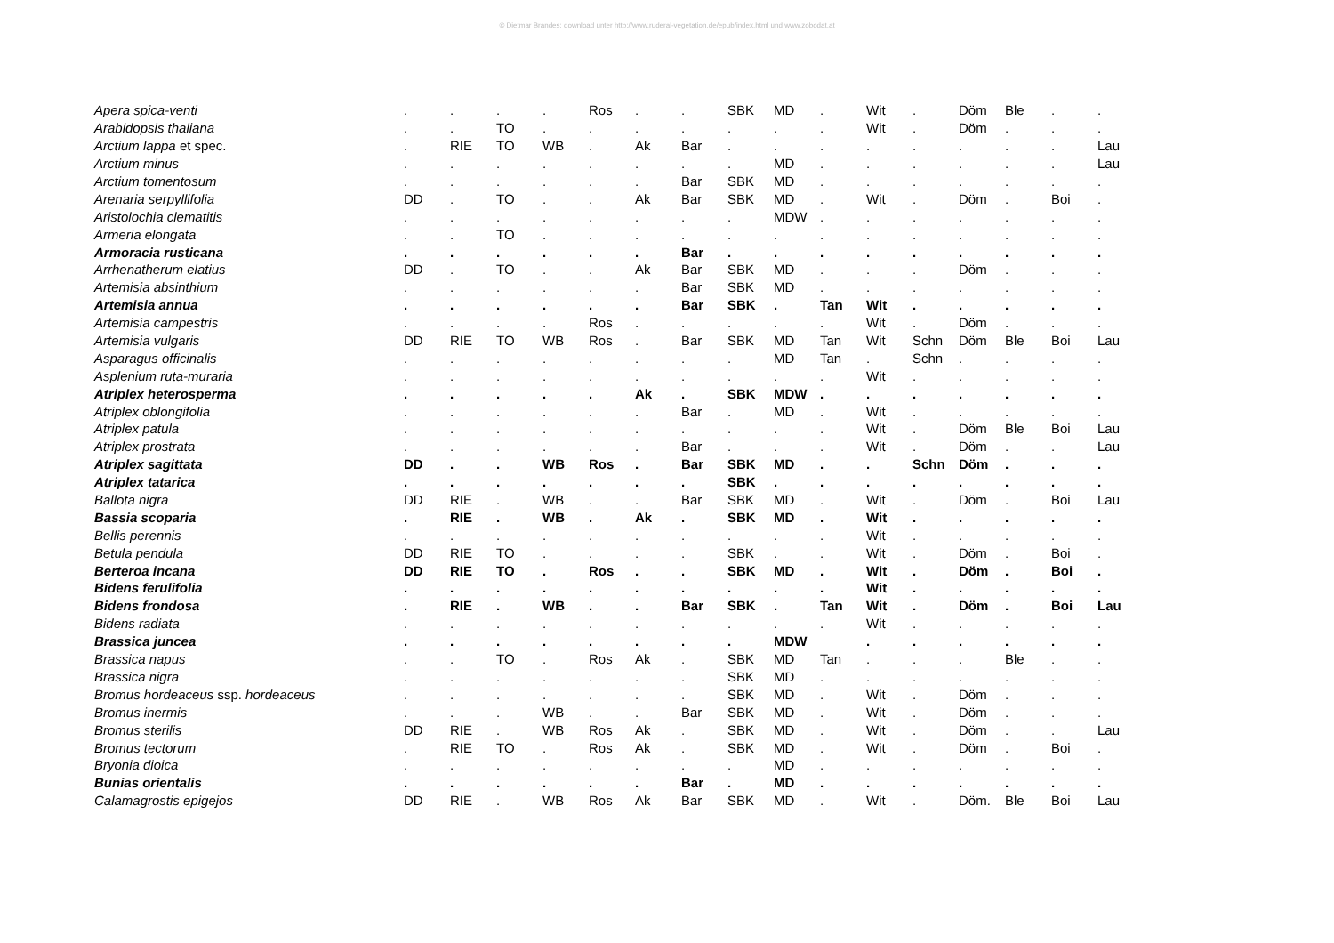© Dietmar Brandes; download unter http://www.ruderal-vegetation.de/epub/index.html und www.zobodat.at
| Apera spica-venti | . | . | . | . | Ros | . | . | SBK | MD | . | Wit | . | Döm | Ble | . | . |
| Arabidopsis thaliana | . | . | TO | . | . | . | . | . | . | . | Wit | . | Döm | . | . | . |
| Arctium lappa et spec. | . | RIE | TO | WB | . | Ak | Bar | . | . | . | . | . | . | . | . | Lau |
| Arctium minus | . | . | . | . | . | . | . | . | MD | . | . | . | . | . | . | Lau |
| Arctium tomentosum | . | . | . | . | . | . | Bar | SBK | MD | . | . | . | . | . | . | . |
| Arenaria serpyllifolia | DD | . | TO | . | . | Ak | Bar | SBK | MD | . | Wit | . | Döm | . | Boi | . |
| Aristolochia clematitis | . | . | . | . | . | . | . | . | MDW | . | . | . | . | . | . | . |
| Armeria elongata | . | . | TO | . | . | . | . | . | . | . | . | . | . | . | . | . |
| Armoracia rusticana | . | . | . | . | . | . | Bar | . | . | . | . | . | . | . | . | . |
| Arrhenatherum elatius | DD | . | TO | . | . | Ak | Bar | SBK | MD | . | . | . | Döm | . | . | . |
| Artemisia absinthium | . | . | . | . | . | . | Bar | SBK | MD | . | . | . | . | . | . | . |
| Artemisia annua | . | . | . | . | . | . | Bar | SBK | . | Tan | Wit | . | . | . | . | . |
| Artemisia campestris | . | . | . | . | Ros | . | . | . | . | . | Wit | . | Döm | . | . | . |
| Artemisia vulgaris | DD | RIE | TO | WB | Ros | . | Bar | SBK | MD | Tan | Wit | Schn | Döm | Ble | Boi | Lau |
| Asparagus officinalis | . | . | . | . | . | . | . | . | MD | Tan | . | Schn | . | . | . | . |
| Asplenium ruta-muraria | . | . | . | . | . | . | . | . | . | . | Wit | . | . | . | . | . |
| Atriplex heterosperma | . | . | . | . | . | Ak | . | SBK | MDW | . | . | . | . | . | . | . |
| Atriplex oblongifolia | . | . | . | . | . | . | Bar | . | MD | . | Wit | . | . | . | . | . |
| Atriplex patula | . | . | . | . | . | . | . | . | . | . | Wit | . | Döm | Ble | Boi | Lau |
| Atriplex prostrata | . | . | . | . | . | . | Bar | . | . | . | Wit | . | Döm | . | . | Lau |
| Atriplex sagittata | DD | . | . | WB | Ros | . | Bar | SBK | MD | . | . | Schn | Döm | . | . | . |
| Atriplex tatarica | . | . | . | . | . | . | . | SBK | . | . | . | . | . | . | . | . |
| Ballota nigra | DD | RIE | . | WB | . | . | Bar | SBK | MD | . | Wit | . | Döm | . | Boi | Lau |
| Bassia scoparia | . | RIE | . | WB | . | Ak | . | SBK | MD | . | Wit | . | . | . | . | . |
| Bellis perennis | . | . | . | . | . | . | . | . | . | . | Wit | . | . | . | . | . |
| Betula pendula | DD | RIE | TO | . | . | . | . | SBK | . | . | Wit | . | Döm | . | Boi | . |
| Berteroa incana | DD | RIE | TO | . | Ros | . | . | SBK | MD | . | Wit | . | Döm | . | Boi | . |
| Bidens ferulifolia | . | . | . | . | . | . | . | . | . | . | Wit | . | . | . | . | . |
| Bidens frondosa | . | RIE | . | WB | . | . | Bar | SBK | . | Tan | Wit | . | Döm | . | Boi | Lau |
| Bidens radiata | . | . | . | . | . | . | . | . | . | . | Wit | . | . | . | . | . |
| Brassica juncea | . | . | . | . | . | . | . | . | MDW | | . | . | . | . | . | . |
| Brassica napus | . | . | TO | . | Ros | Ak | . | SBK | MD | Tan | . | . | . | Ble | . | . |
| Brassica nigra | . | . | . | . | . | . | . | SBK | MD | . | . | . | . | . | . | . |
| Bromus hordeaceus ssp. hordeaceus | . | . | . | . | . | . | . | SBK | MD | . | Wit | . | Döm | . | . | . |
| Bromus inermis | . | . | . | WB | . | . | Bar | SBK | MD | . | Wit | . | Döm | . | . | . |
| Bromus sterilis | DD | RIE | . | WB | Ros | Ak | . | SBK | MD | . | Wit | . | Döm | . | . | Lau |
| Bromus tectorum | . | RIE | TO | . | Ros | Ak | . | SBK | MD | . | Wit | . | Döm | . | Boi | . |
| Bryonia dioica | . | . | . | . | . | . | . | . | MD | . | . | . | . | . | . | . |
| Bunias orientalis | . | . | . | . | . | . | Bar | . | MD | . | . | . | . | . | . | . |
| Calamagrostis epigejos | DD | RIE | . | WB | Ros | Ak | Bar | SBK | MD | . | Wit | . | Döm. | Ble | Boi | Lau |